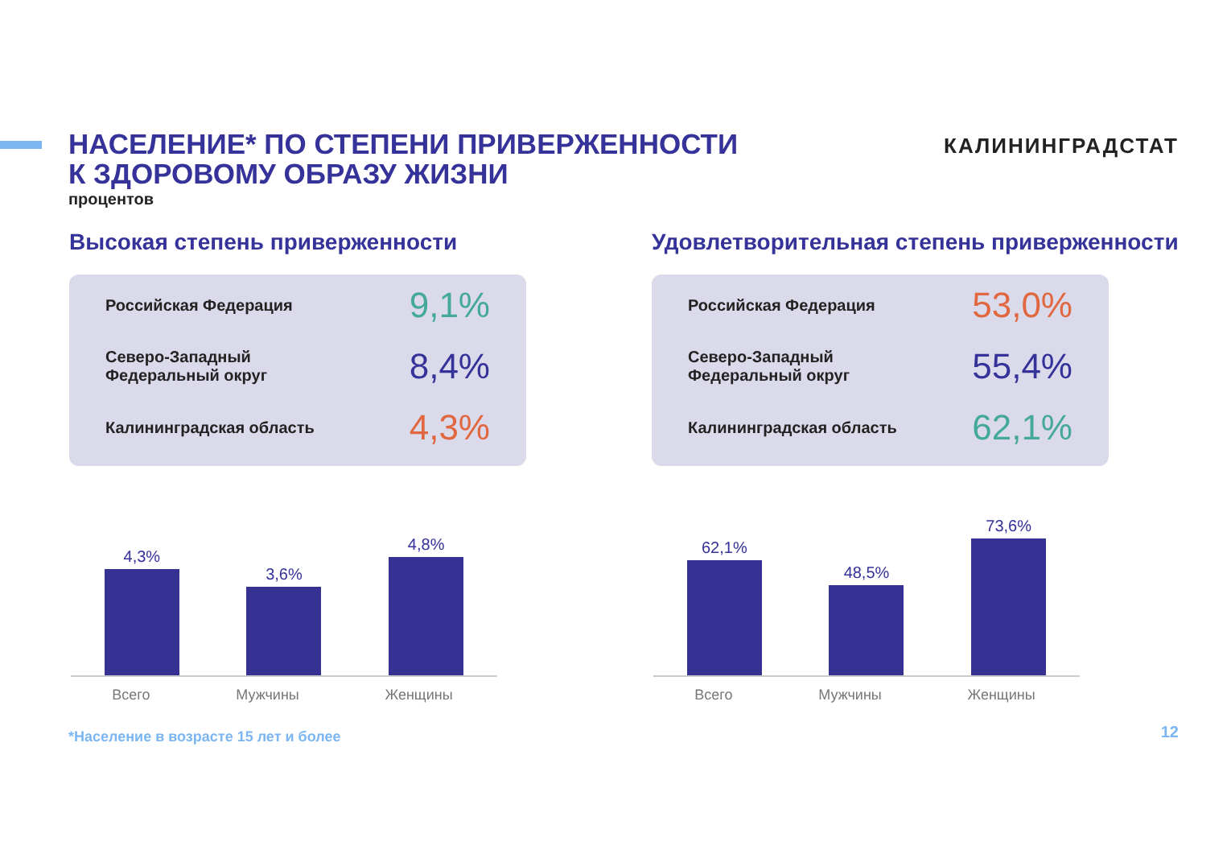НАСЕЛЕНИЕ* ПО СТЕПЕНИ ПРИВЕРЖЕННОСТИ
К ЗДОРОВОМУ ОБРАЗУ ЖИЗНИ
процентов
КАЛИНИНГРАДСТАТ
Высокая степень приверженности
Российская Федерация 9,1%
Северо-Западный
Федеральный округ 8,4%
Калининградская область 4,3%
4,3%
3,6%
4,8%
Всего Мужчины Женщины
Удовлетворительная степень приверженности
Российская Федерация 53,0%
Северо-Западный
Федеральный округ 55,4%
Калининградская область 62,1%
62,1%
48,5%
73,6%
Всего Мужчины Женщины
*Население в возрасте 15 лет и более
12